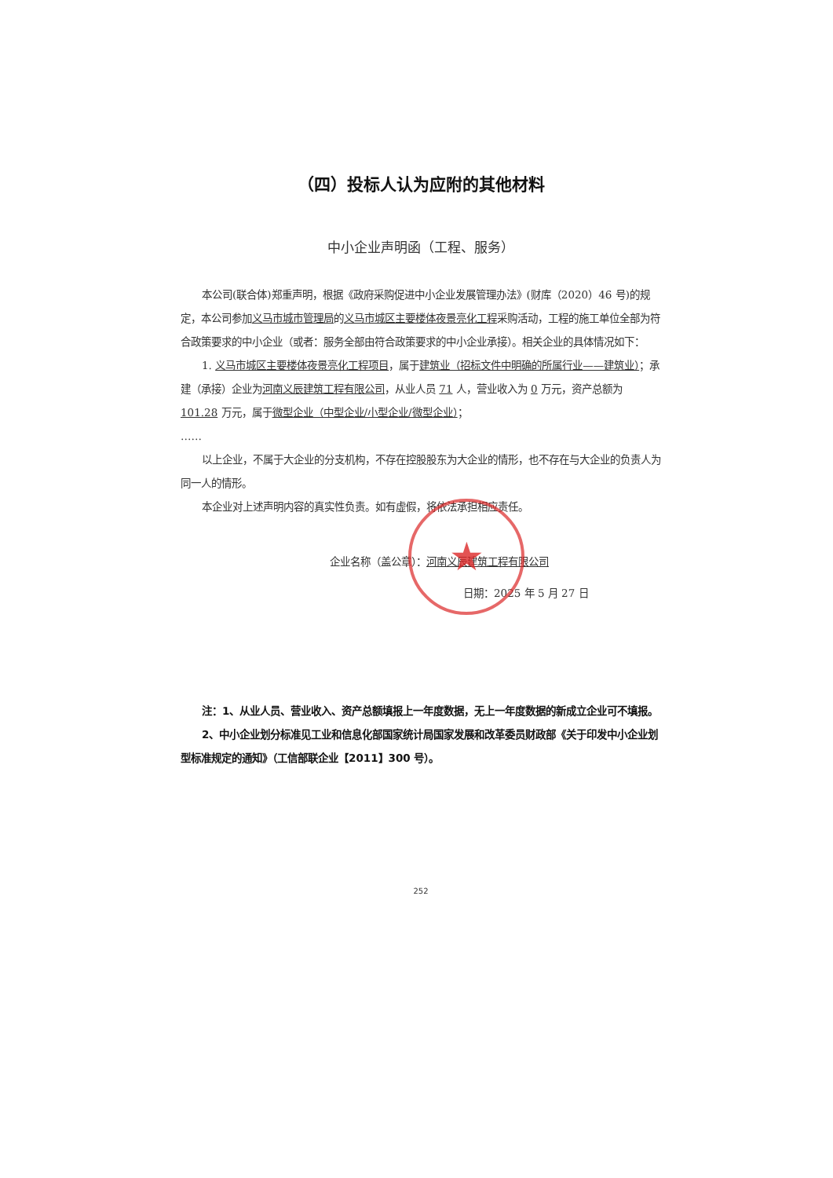（四）投标人认为应附的其他材料
中小企业声明函（工程、服务）
本公司(联合体)郑重声明，根据《政府采购促进中小企业发展管理办法》(财库（2020）46 号)的规定，本公司参加义马市城市管理局的义马市城区主要楼体夜景亮化工程采购活动，工程的施工单位全部为符合政策要求的中小企业（或者：服务全部由符合政策要求的中小企业承接）。相关企业的具体情况如下：
1. 义马市城区主要楼体夜景亮化工程项目，属于建筑业（招标文件中明确的所属行业——建筑业）；承建（承接）企业为河南义辰建筑工程有限公司，从业人员 71 人，营业收入为 0 万元，资产总额为 101.28 万元，属于微型企业（中型企业/小型企业/微型企业）；
……
以上企业，不属于大企业的分支机构，不存在控股股东为大企业的情形，也不存在与大企业的负责人为同一人的情形。
本企业对上述声明内容的真实性负责。如有虚假，将依法承担相应责任。
企业名称（盖公章）：河南义辰建筑工程有限公司
日期：2025 年 5 月 27 日
★
注：1、从业人员、营业收入、资产总额填报上一年度数据，无上一年度数据的新成立企业可不填报。
2、中小企业划分标准见工业和信息化部国家统计局国家发展和改革委员财政部《关于印发中小企业划型标准规定的通知》（工信部联企业【2011】300 号）。
252